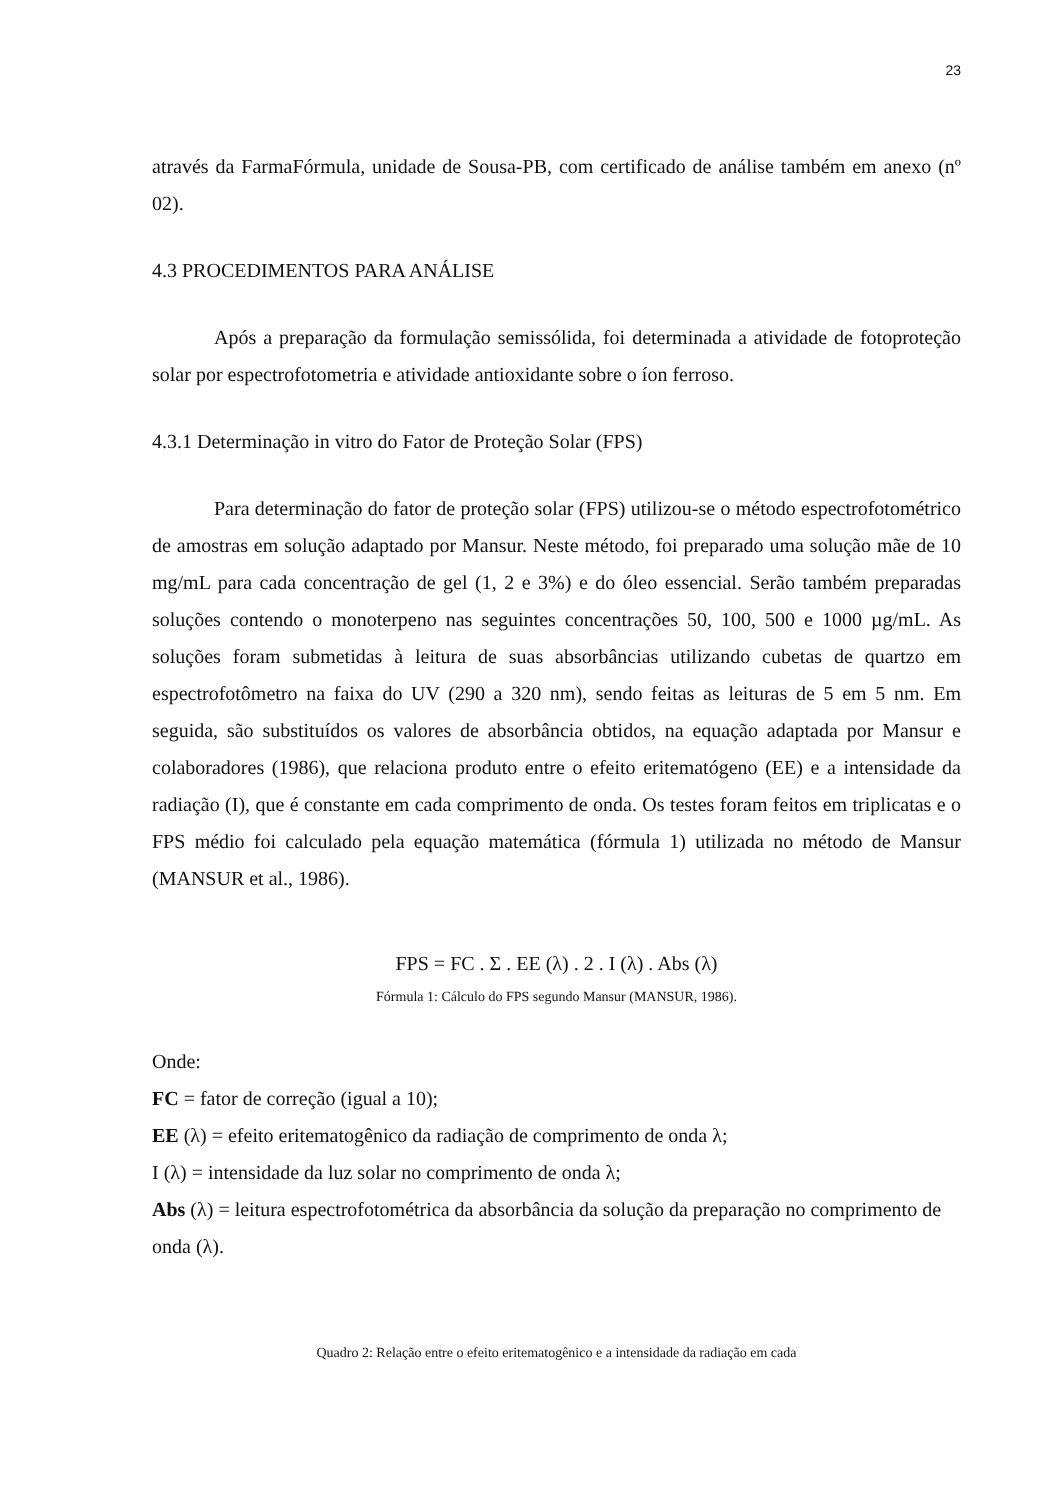23
através da FarmaFórmula, unidade de Sousa-PB, com certificado de análise também em anexo (nº 02).
4.3 PROCEDIMENTOS PARA ANÁLISE
Após a preparação da formulação semissólida, foi determinada a atividade de fotoproteção solar por espectrofotometria e atividade antioxidante sobre o íon ferroso.
4.3.1 Determinação in vitro do Fator de Proteção Solar (FPS)
Para determinação do fator de proteção solar (FPS) utilizou-se o método espectrofotométrico de amostras em solução adaptado por Mansur. Neste método, foi preparado uma solução mãe de 10 mg/mL para cada concentração de gel (1, 2 e 3%) e do óleo essencial. Serão também preparadas soluções contendo o monoterpeno nas seguintes concentrações 50, 100, 500 e 1000 µg/mL. As soluções foram submetidas à leitura de suas absorbâncias utilizando cubetas de quartzo em espectrofotômetro na faixa do UV (290 a 320 nm), sendo feitas as leituras de 5 em 5 nm. Em seguida, são substituídos os valores de absorbância obtidos, na equação adaptada por Mansur e colaboradores (1986), que relaciona produto entre o efeito eritematógeno (EE) e a intensidade da radiação (I), que é constante em cada comprimento de onda. Os testes foram feitos em triplicatas e o FPS médio foi calculado pela equação matemática (fórmula 1) utilizada no método de Mansur (MANSUR et al., 1986).
FPS = FC . Σ . EE (λ) . 2 . I (λ) . Abs (λ)
Fórmula 1: Cálculo do FPS segundo Mansur (MANSUR, 1986).
Onde:
FC = fator de correção (igual a 10);
EE (λ) = efeito eritematogênico da radiação de comprimento de onda λ;
I (λ) = intensidade da luz solar no comprimento de onda λ;
Abs (λ) = leitura espectrofotométrica da absorbância da solução da preparação no comprimento de onda (λ).
Quadro 2: Relação entre o efeito eritematogênico e a intensidade da radiação em cada